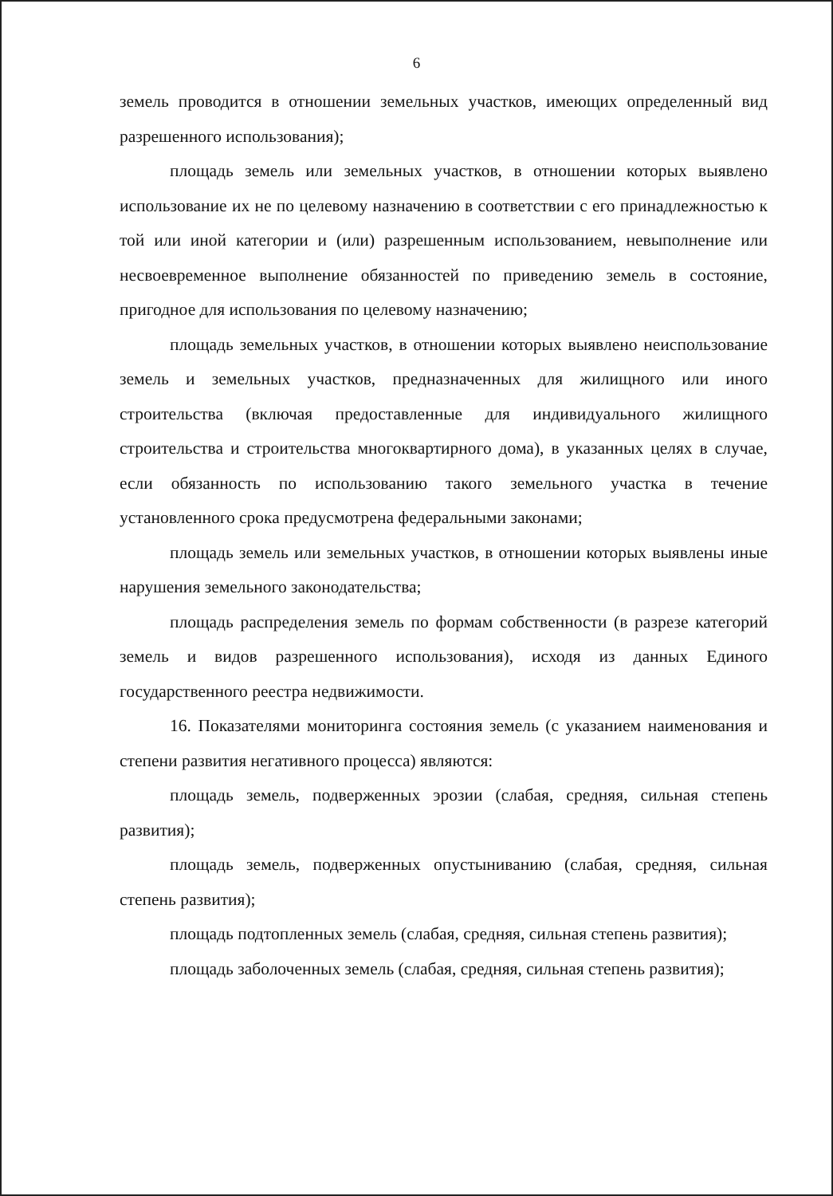6
земель проводится в отношении земельных участков, имеющих определенный вид разрешенного использования);
площадь земель или земельных участков, в отношении которых выявлено использование их не по целевому назначению в соответствии с его принадлежностью к той или иной категории и (или) разрешенным использованием, невыполнение или несвоевременное выполнение обязанностей по приведению земель в состояние, пригодное для использования по целевому назначению;
площадь земельных участков, в отношении которых выявлено неиспользование земель и земельных участков, предназначенных для жилищного или иного строительства (включая предоставленные для индивидуального жилищного строительства и строительства многоквартирного дома), в указанных целях в случае, если обязанность по использованию такого земельного участка в течение установленного срока предусмотрена федеральными законами;
площадь земель или земельных участков, в отношении которых выявлены иные нарушения земельного законодательства;
площадь распределения земель по формам собственности (в разрезе категорий земель и видов разрешенного использования), исходя из данных Единого государственного реестра недвижимости.
16. Показателями мониторинга состояния земель (с указанием наименования и степени развития негативного процесса) являются:
площадь земель, подверженных эрозии (слабая, средняя, сильная степень развития);
площадь земель, подверженных опустыниванию (слабая, средняя, сильная степень развития);
площадь подтопленных земель (слабая, средняя, сильная степень развития);
площадь заболоченных земель (слабая, средняя, сильная степень развития);